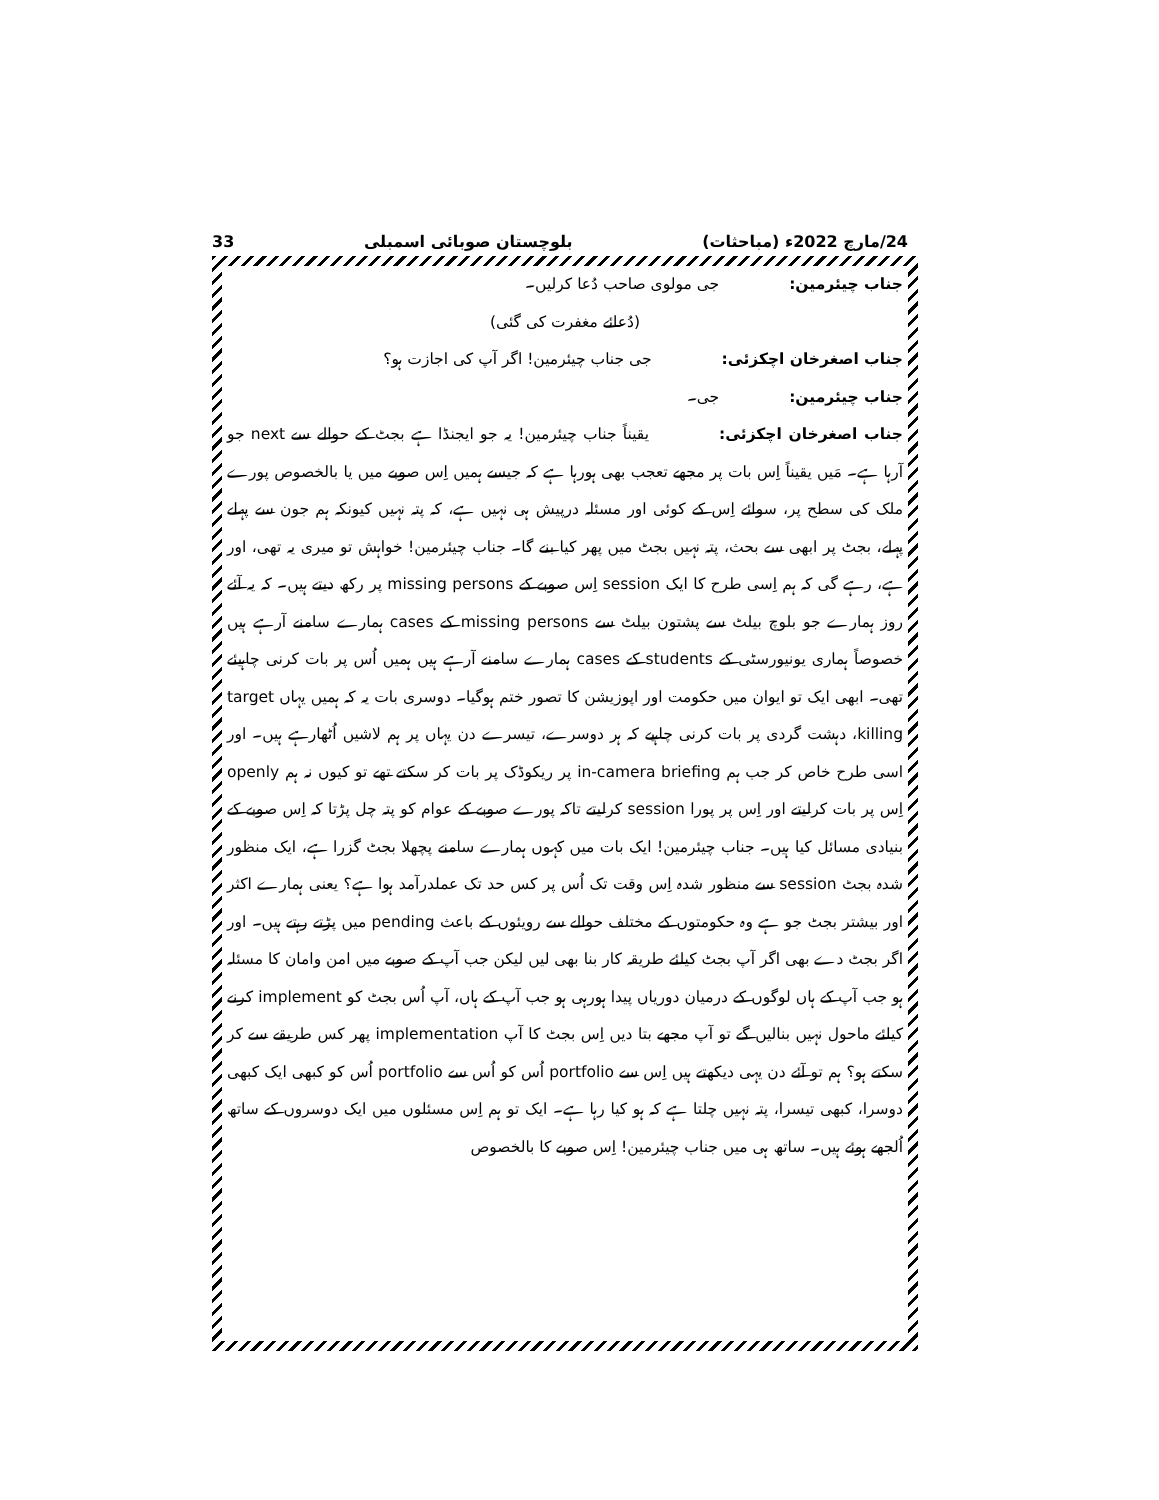24/مارچ 2022ء (مباحثات) بلوچستان صوبائی اسمبلی 33
جناب چیئرمین: جی مولوی صاحب دُعا کرلیں۔
(دُعائے مغفرت کی گئی)
جناب اصغرخان اچکزئی: جی جناب چیئرمین! اگر آپ کی اجازت ہو؟
جناب چیئرمین: جی۔
جناب اصغرخان اچکزئی: یقیناً جناب چیئرمین! یہ جو ایجنڈا ہے بجٹ کے حوالے سے next جو آرہا ہے۔ مَیں یقیناً اِس بات پر مجھے تعجب بھی ہورہا ہے کہ جیسے ہمیں اِس صوبے میں یا بالخصوص پورے ملک کی سطح پر، سوائے اِس کے کوئی اور مسئلہ درپیش ہی نہیں ہے، کہ پتہ نہیں کیونکہ ہم جون سے پہلے پہلے، بجٹ پر ابھی سے بحث، پتہ نہیں بجٹ میں پھر کیا بنے گا۔ جناب چیئرمین! خواہش تو میری یہ تھی، اور ہے، رہے گی کہ ہم اِسی طرح کا ایک session اِس صوبے کے missing persons پر رکھ دیتے ہیں۔ کہ یہ آئے روز ہمارے جو بلوچ بیلٹ سے پشتون بیلٹ سے missing persons کے cases ہمارے سامنے آرہے ہیں خصوصاً ہماری یونیورسٹی کے students کے cases ہمارے سامنے آرہے ہیں ہمیں اُس پر بات کرنی چاہیئے تھی۔ ابھی ایک تو ایوان میں حکومت اور اپوزیشن کا تصور ختم ہوگیا۔ دوسری بات یہ کہ ہمیں یہاں target killing، دہشت گردی پر بات کرنی چاہیے کہ ہر دوسرے، تیسرے دن یہاں پر ہم لاشیں اُٹھارہے ہیں۔ اور اسی طرح خاص کر جب ہم in-camera briefing پر ریکوڈک پر بات کر سکتے تھے تو کیوں نہ ہم openly اِس پر بات کرلیتے اور اِس پر پورا session کرلیتے تاکہ پورے صوبے کے عوام کو پتہ چل پڑتا کہ اِس صوبے کے بنیادی مسائل کیا ہیں۔ جناب چیئرمین! ایک بات میں کہوں ہمارے سامنے پچھلا بجٹ گزرا ہے، ایک منظور شدہ بجٹ session سے منظور شدہ اِس وقت تک اُس پر کس حد تک عملدرآمد ہوا ہے؟ یعنی ہمارے اکثر اور بیشتر بجٹ جو ہے وہ حکومتوں کے مختلف حوالے سے رویئوں کے باعث pending میں پڑتے رہتے ہیں۔ اور اگر بجٹ دے بھی اگر آپ بجٹ کیلئے طریقہ کار بنا بھی لیں لیکن جب آپ کے صوبے میں امن وامان کا مسئلہ ہو جب آپ کے ہاں لوگوں کے درمیان دوریاں پیدا ہورہی ہو جب آپ کے ہاں، آپ اُس بجٹ کو implement کرنے کیلئے ماحول نہیں بنالیں گے تو آپ مجھے بتا دیں اِس بجٹ کا آپ implementation پھر کس طریقے سے کر سکتے ہو؟ ہم تو آئے دن یہی دیکھتے ہیں اِس سے portfolio اُس کو اُس سے portfolio اُس کو کبھی ایک کبھی دوسرا، کبھی تیسرا، پتہ نہیں چلتا ہے کہ ہو کیا رہا ہے۔ ایک تو ہم اِس مسئلوں میں ایک دوسروں کے ساتھ اُلجھے ہوئے ہیں۔ ساتھ ہی میں جناب چیئرمین! اِس صوبے کا بالخصوص